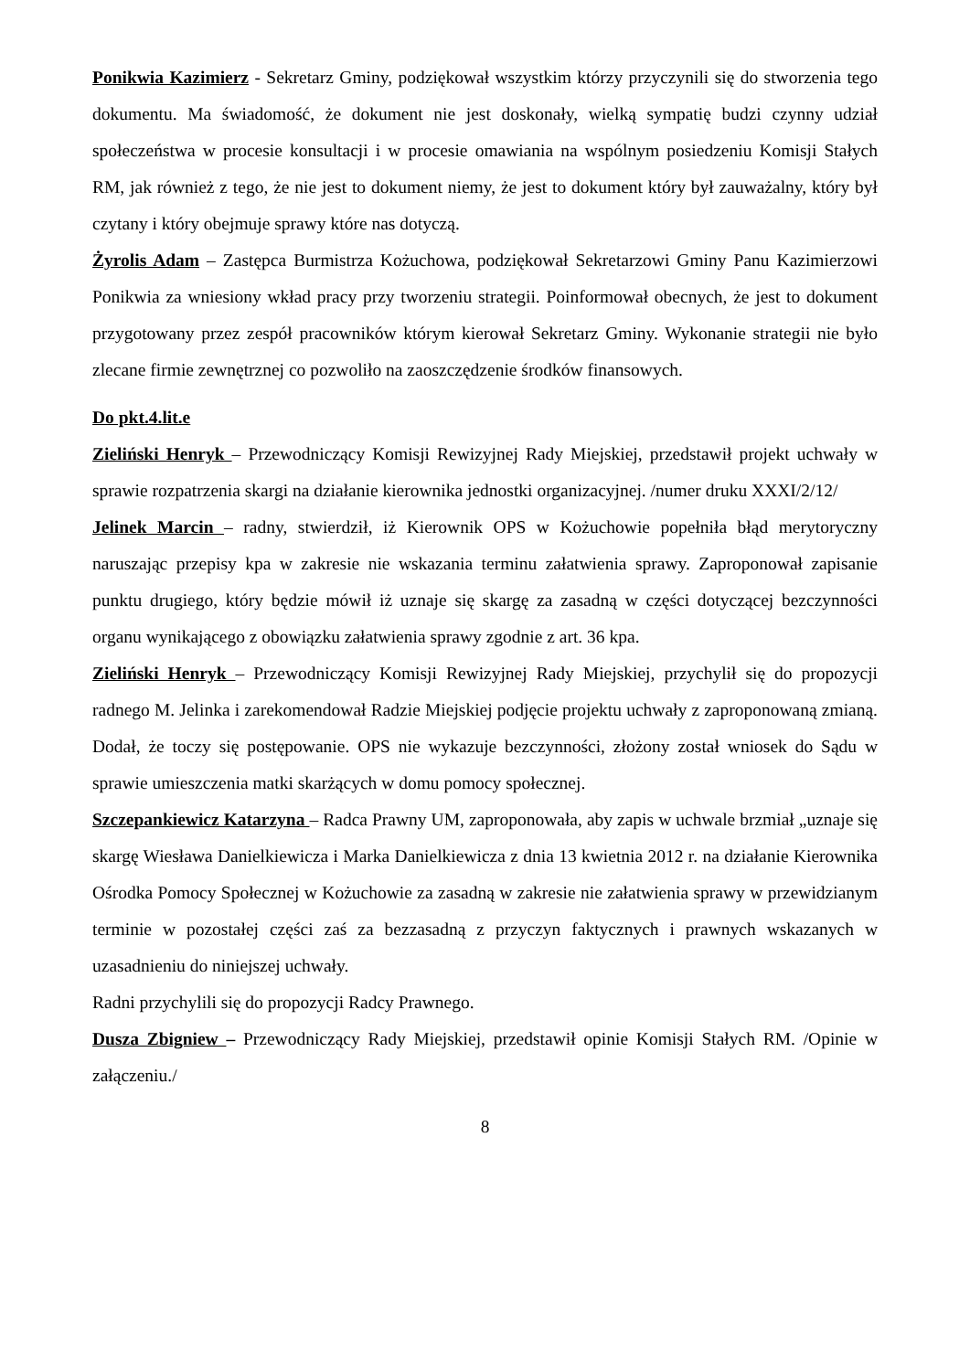Ponikwia Kazimierz - Sekretarz Gminy, podziękował wszystkim którzy przyczynili się do stworzenia tego dokumentu. Ma świadomość, że dokument nie jest doskonały, wielką sympatię budzi czynny udział społeczeństwa w procesie konsultacji i w procesie omawiania na wspólnym posiedzeniu Komisji Stałych RM, jak również z tego, że nie jest to dokument niemy, że jest to dokument który był zauważalny, który był czytany i który obejmuje sprawy które nas dotyczą.
Żyrolis Adam – Zastępca Burmistrza Kożuchowa, podziękował Sekretarzowi Gminy Panu Kazimierzowi Ponikwia za wniesiony wkład pracy przy tworzeniu strategii. Poinformował obecnych, że jest to dokument przygotowany przez zespół pracowników którym kierował Sekretarz Gminy. Wykonanie strategii nie było zlecane firmie zewnętrznej co pozwoliło na zaoszczędzenie środków finansowych.
Do pkt.4.lit.e
Zieliński Henryk – Przewodniczący Komisji Rewizyjnej Rady Miejskiej, przedstawił projekt uchwały w sprawie rozpatrzenia skargi na działanie kierownika jednostki organizacyjnej. /numer druku XXXI/2/12/
Jelinek Marcin – radny, stwierdził, iż Kierownik OPS w Kożuchowie popełniła błąd merytoryczny naruszając przepisy kpa w zakresie nie wskazania terminu załatwienia sprawy. Zaproponował zapisanie punktu drugiego, który będzie mówił iż uznaje się skargę za zasadną w części dotyczącej bezczynności organu wynikającego z obowiązku załatwienia sprawy zgodnie z art. 36 kpa.
Zieliński Henryk – Przewodniczący Komisji Rewizyjnej Rady Miejskiej, przychylił się do propozycji radnego M. Jelinka i zarekomendował Radzie Miejskiej podjęcie projektu uchwały z zaproponowaną zmianą. Dodał, że toczy się postępowanie. OPS nie wykazuje bezczynności, złożony został wniosek do Sądu w sprawie umieszczenia matki skarżących w domu pomocy społecznej.
Szczepankiewicz Katarzyna – Radca Prawny UM, zaproponowała, aby zapis w uchwale brzmiał „uznaje się skargę Wiesława Danielkiewicza i Marka Danielkiewicza z dnia 13 kwietnia 2012 r. na działanie Kierownika Ośrodka Pomocy Społecznej w Kożuchowie za zasadną w zakresie nie załatwienia sprawy w przewidzianym terminie w pozostałej części zaś za bezzasadną z przyczyn faktycznych i prawnych wskazanych w uzasadnieniu do niniejszej uchwały.
Radni przychylili się do propozycji Radcy Prawnego.
Dusza Zbigniew – Przewodniczący Rady Miejskiej, przedstawił opinie Komisji Stałych RM. /Opinie w załączeniu./
8